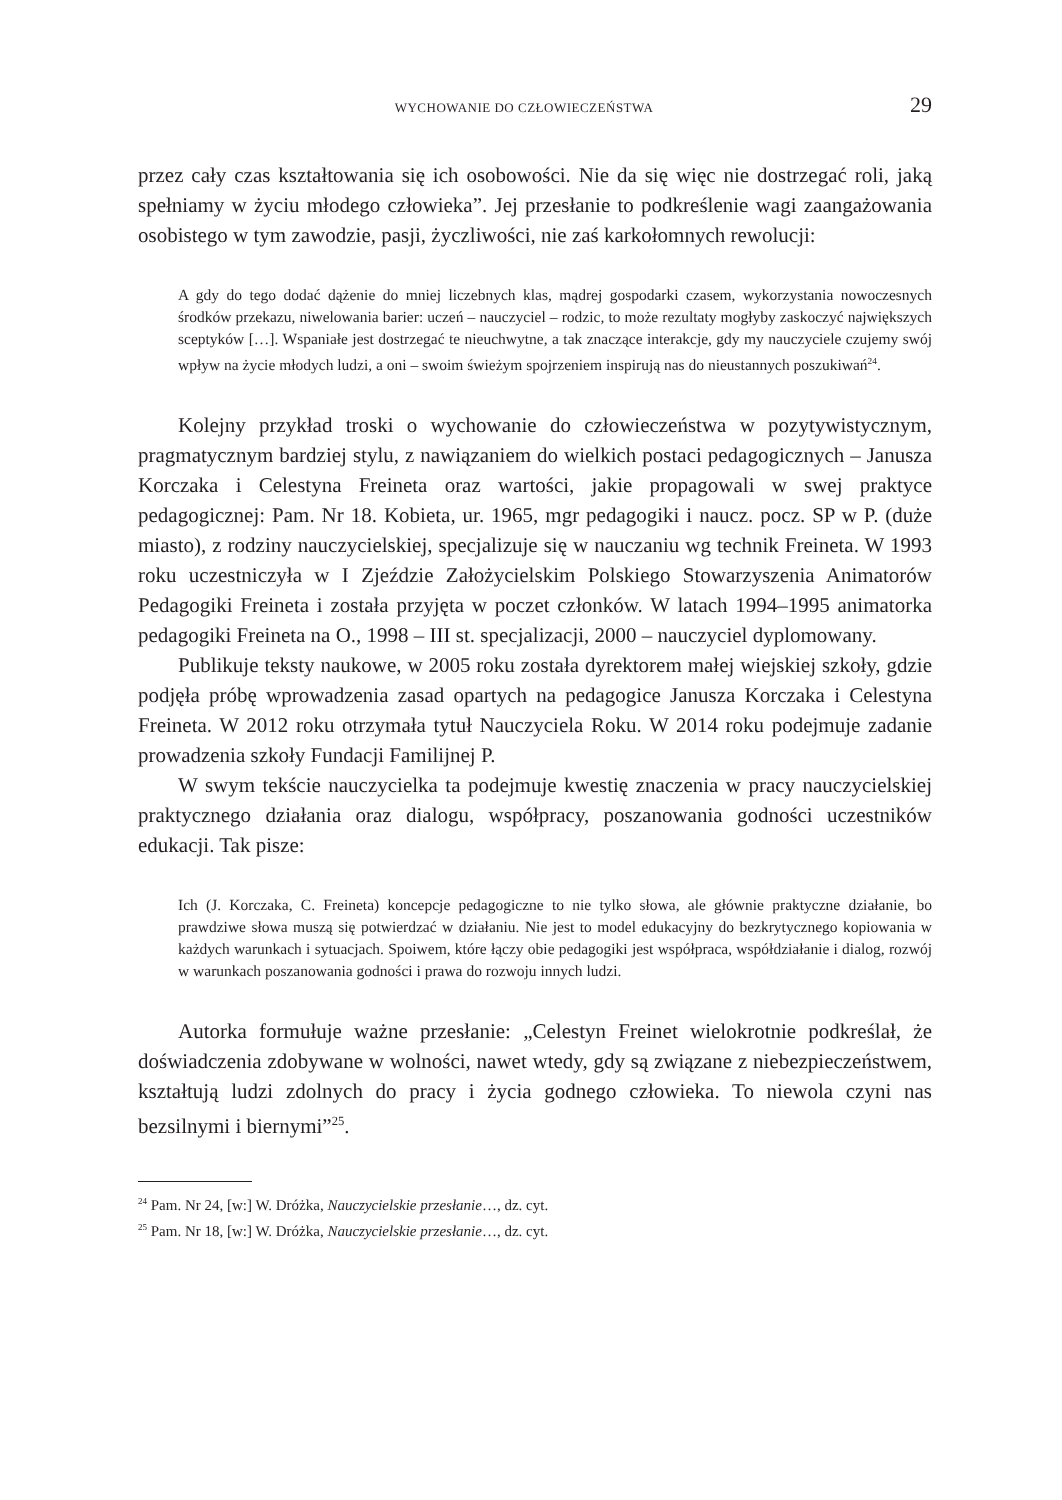WYCHOWANIE DO CZŁOWIECZEŃSTWA 29
przez cały czas kształtowania się ich osobowości. Nie da się więc nie dostrzegać roli, jaką spełniamy w życiu młodego człowieka”. Jej przesłanie to podkreślenie wagi zaangażowania osobistego w tym zawodzie, pasji, życzliwości, nie zaś karkołomnych rewolucji:
A gdy do tego dodać dążenie do mniej liczebnych klas, mądrej gospodarki czasem, wykorzystania nowoczesnych środków przekazu, niwelowania barier: uczeń – nauczyciel – rodzic, to może rezultaty mogłyby zaskoczyć największych sceptyków […]. Wspaniałe jest dostrzegać te nieuchwytne, a tak znaczące interakcje, gdy my nauczyciele czujemy swój wpływ na życie młodych ludzi, a oni – swoim świeżym spojrzeniem inspirują nas do nieustannych poszukiwań<sup>24</sup>.
Kolejny przykład troski o wychowanie do człowieczeństwa w pozytywistycznym, pragmatycznym bardziej stylu, z nawiązaniem do wielkich postaci pedagogicznych – Janusza Korczaka i Celestyna Freineta oraz wartości, jakie propagowali w swej praktyce pedagogicznej: Pam. Nr 18. Kobieta, ur. 1965, mgr pedagogiki i naucz. pocz. SP w P. (duże miasto), z rodziny nauczycielskiej, specjalizuje się w nauczaniu wg technik Freineta. W 1993 roku uczestniczyła w I Zjeździe Założycielskim Polskiego Stowarzyszenia Animatorów Pedagogiki Freineta i została przyjęta w poczet członków. W latach 1994–1995 animatorka pedagogiki Freineta na O., 1998 – III st. specjalizacji, 2000 – nauczyciel dyplomowany.
Publikuje teksty naukowe, w 2005 roku została dyrektorem małej wiejskiej szkoły, gdzie podjęła próbę wprowadzenia zasad opartych na pedagogice Janusza Korczaka i Celestyna Freineta. W 2012 roku otrzymała tytuł Nauczyciela Roku. W 2014 roku podejmuje zadanie prowadzenia szkoły Fundacji Familijnej P.
W swym tekście nauczycielka ta podejmuje kwestię znaczenia w pracy nauczycielskiej praktycznego działania oraz dialogu, współpracy, poszanowania godności uczestników edukacji. Tak pisze:
Ich (J. Korczaka, C. Freineta) koncepcje pedagogiczne to nie tylko słowa, ale głównie praktyczne działanie, bo prawdziwe słowa muszą się potwierdzać w działaniu. Nie jest to model edukacyjny do bezkrytycznego kopiowania w każdych warunkach i sytuacjach. Spoiwem, które łączy obie pedagogiki jest współpraca, współdziałanie i dialog, rozwój w warunkach poszanowania godności i prawa do rozwoju innych ludzi.
Autorka formułuje ważne przesłanie: „Celestyn Freinet wielokrotnie podkreślał, że doświadczenia zdobywane w wolności, nawet wtedy, gdy są związane z niebezpieczeństwem, kształtują ludzi zdolnych do pracy i życia godnego człowieka. To niewola czyni nas bezsilnymi i biernymi”<sup>25</sup>.
<sup>24</sup> Pam. Nr 24, [w:] W. Dróżka, Nauczycielskie przesłanie…, dz. cyt.
<sup>25</sup> Pam. Nr 18, [w:] W. Dróżka, Nauczycielskie przesłanie…, dz. cyt.